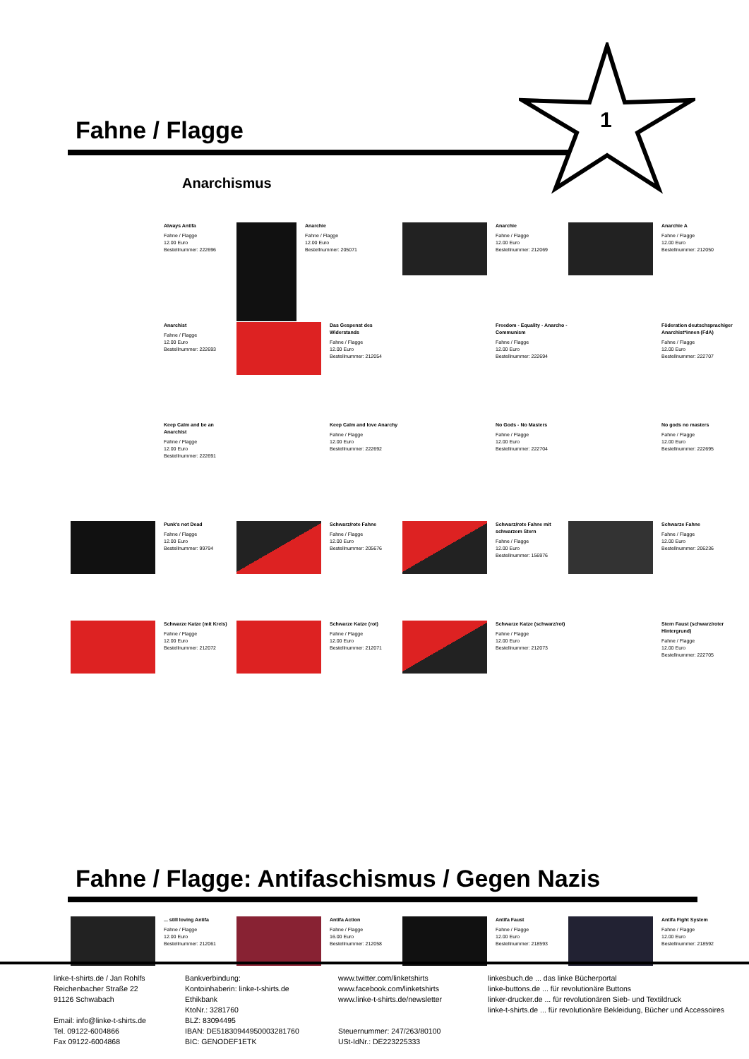Fahne / Flagge
1
Anarchismus
Always Antifa
Fahne / Flagge
12.00 Euro
Bestellnummer: 222696
Anarchie
Fahne / Flagge
12.00 Euro
Bestellnummer: 205071
Anarchie
Fahne / Flagge
12.00 Euro
Bestellnummer: 212069
Anarchie A
Fahne / Flagge
12.00 Euro
Bestellnummer: 212050
Anarchist
Fahne / Flagge
12.00 Euro
Bestellnummer: 222693
Das Gespenst des Widerstands
Fahne / Flagge
12.00 Euro
Bestellnummer: 212054
Freedom - Equality - Anarcho - Communism
Fahne / Flagge
12.00 Euro
Bestellnummer: 222694
Föderation deutschsprachiger Anarchist*innen (FdA)
Fahne / Flagge
12.00 Euro
Bestellnummer: 222707
Keep Calm and be an Anarchist
Fahne / Flagge
12.00 Euro
Bestellnummer: 222691
Keep Calm and love Anarchy
Fahne / Flagge
12.00 Euro
Bestellnummer: 222692
No Gods - No Masters
Fahne / Flagge
12.00 Euro
Bestellnummer: 222704
No gods no masters
Fahne / Flagge
12.00 Euro
Bestellnummer: 222695
Punk's not Dead
Fahne / Flagge
12.00 Euro
Bestellnummer: 99794
Schwarz/rote Fahne
Fahne / Flagge
12.00 Euro
Bestellnummer: 205676
Schwarz/rote Fahne mit schwarzem Stern
Fahne / Flagge
12.00 Euro
Bestellnummer: 156976
Schwarze Fahne
Fahne / Flagge
12.00 Euro
Bestellnummer: 206236
Schwarze Katze (mit Kreis)
Fahne / Flagge
12.00 Euro
Bestellnummer: 212072
Schwarze Katze (rot)
Fahne / Flagge
12.00 Euro
Bestellnummer: 212071
Schwarze Katze (schwarz/rot)
Fahne / Flagge
12.00 Euro
Bestellnummer: 212073
Stern Faust (schwarz/roter Hintergrund)
Fahne / Flagge
12.00 Euro
Bestellnummer: 222705
Fahne / Flagge: Antifaschismus / Gegen Nazis
... still loving Antifa
Fahne / Flagge
12.00 Euro
Bestellnummer: 212061
Antifa Action
Fahne / Flagge
16.00 Euro
Bestellnummer: 212058
Antifa Faust
Fahne / Flagge
12.00 Euro
Bestellnummer: 218593
Antifa Fight System
Fahne / Flagge
12.00 Euro
Bestellnummer: 218592
linke-t-shirts.de / Jan Rohlfs
Reichenbacher Straße 22
91126 Schwabach
Email: info@linke-t-shirts.de
Tel. 09122-6004866
Fax 09122-6004868
Bankverbindung:
Kontoinhaberin: linke-t-shirts.de
Ethikbank
KtoNr.: 3281760
BLZ: 83094495
IBAN: DE51830944950003281760
BIC: GENODEF1ETK
www.twitter.com/linketshirts
www.facebook.com/linketshirts
www.linke-t-shirts.de/newsletter
Steuernummer: 247/263/80100
USt-IdNr.: DE223225333
linkesbuch.de ... das linke Bücherportal
linke-buttons.de ... für revolutionäre Buttons
linker-drucker.de ... für revolutionären Sieb- und Textildruck
linke-t-shirts.de ... für revolutionäre Bekleidung, Bücher und Accessoires